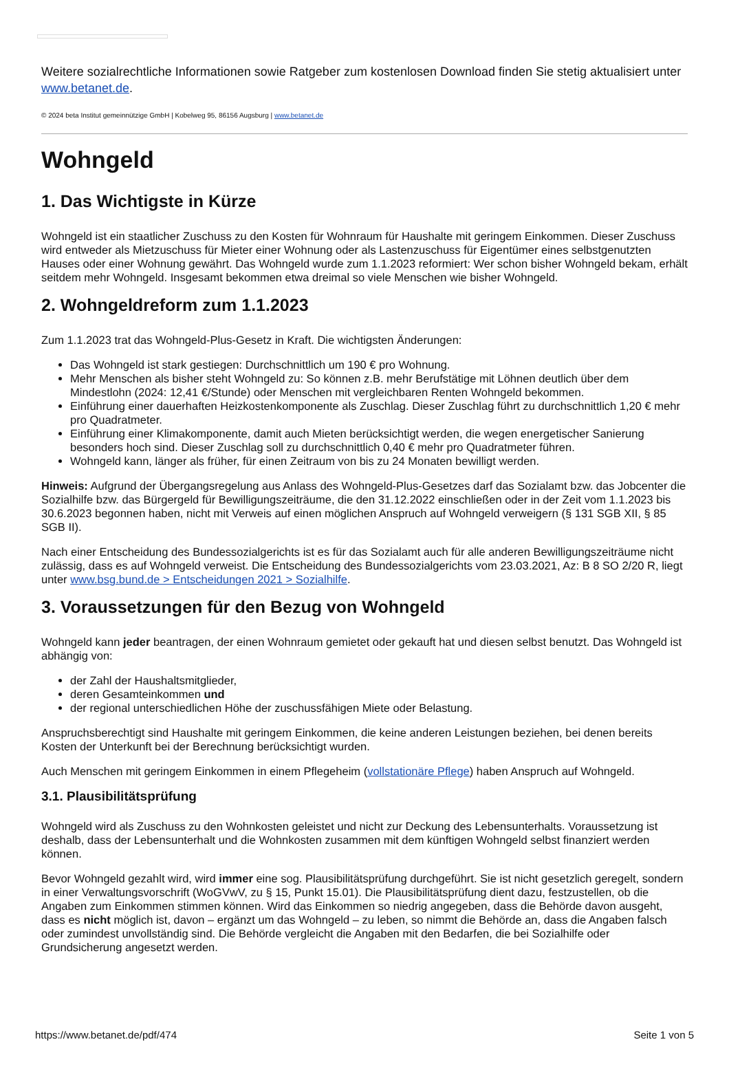Weitere sozialrechtliche Informationen sowie Ratgeber zum kostenlosen Download finden Sie stetig aktualisiert unter www.betanet.de.
© 2024 beta Institut gemeinnützige GmbH | Kobelweg 95, 86156 Augsburg | www.betanet.de
Wohngeld
1. Das Wichtigste in Kürze
Wohngeld ist ein staatlicher Zuschuss zu den Kosten für Wohnraum für Haushalte mit geringem Einkommen. Dieser Zuschuss wird entweder als Mietzuschuss für Mieter einer Wohnung oder als Lastenzuschuss für Eigentümer eines selbstgenutzten Hauses oder einer Wohnung gewährt. Das Wohngeld wurde zum 1.1.2023 reformiert: Wer schon bisher Wohngeld bekam, erhält seitdem mehr Wohngeld. Insgesamt bekommen etwa dreimal so viele Menschen wie bisher Wohngeld.
2. Wohngeldreform zum 1.1.2023
Zum 1.1.2023 trat das Wohngeld-Plus-Gesetz in Kraft. Die wichtigsten Änderungen:
Das Wohngeld ist stark gestiegen: Durchschnittlich um 190 € pro Wohnung.
Mehr Menschen als bisher steht Wohngeld zu: So können z.B. mehr Berufstätige mit Löhnen deutlich über dem Mindestlohn (2024: 12,41 €/Stunde) oder Menschen mit vergleichbaren Renten Wohngeld bekommen.
Einführung einer dauerhaften Heizkostenkomponente als Zuschlag. Dieser Zuschlag führt zu durchschnittlich 1,20 € mehr pro Quadratmeter.
Einführung einer Klimakomponente, damit auch Mieten berücksichtigt werden, die wegen energetischer Sanierung besonders hoch sind. Dieser Zuschlag soll zu durchschnittlich 0,40 € mehr pro Quadratmeter führen.
Wohngeld kann, länger als früher, für einen Zeitraum von bis zu 24 Monaten bewilligt werden.
Hinweis: Aufgrund der Übergangsregelung aus Anlass des Wohngeld-Plus-Gesetzes darf das Sozialamt bzw. das Jobcenter die Sozialhilfe bzw. das Bürgergeld für Bewilligungszeiträume, die den 31.12.2022 einschließen oder in der Zeit vom 1.1.2023 bis 30.6.2023 begonnen haben, nicht mit Verweis auf einen möglichen Anspruch auf Wohngeld verweigern (§ 131 SGB XII, § 85 SGB II).
Nach einer Entscheidung des Bundessozialgerichts ist es für das Sozialamt auch für alle anderen Bewilligungszeiträume nicht zulässig, dass es auf Wohngeld verweist. Die Entscheidung des Bundessozialgerichts vom 23.03.2021, Az: B 8 SO 2/20 R, liegt unter www.bsg.bund.de > Entscheidungen 2021 > Sozialhilfe.
3. Voraussetzungen für den Bezug von Wohngeld
Wohngeld kann jeder beantragen, der einen Wohnraum gemietet oder gekauft hat und diesen selbst benutzt. Das Wohngeld ist abhängig von:
der Zahl der Haushaltsmitglieder,
deren Gesamteinkommen und
der regional unterschiedlichen Höhe der zuschussfähigen Miete oder Belastung.
Anspruchsberechtigt sind Haushalte mit geringem Einkommen, die keine anderen Leistungen beziehen, bei denen bereits Kosten der Unterkunft bei der Berechnung berücksichtigt wurden.
Auch Menschen mit geringem Einkommen in einem Pflegeheim (vollstationäre Pflege) haben Anspruch auf Wohngeld.
3.1. Plausibilitätsprüfung
Wohngeld wird als Zuschuss zu den Wohnkosten geleistet und nicht zur Deckung des Lebensunterhalts. Voraussetzung ist deshalb, dass der Lebensunterhalt und die Wohnkosten zusammen mit dem künftigen Wohngeld selbst finanziert werden können.
Bevor Wohngeld gezahlt wird, wird immer eine sog. Plausibilitätsprüfung durchgeführt. Sie ist nicht gesetzlich geregelt, sondern in einer Verwaltungsvorschrift (WoGVwV, zu § 15, Punkt 15.01). Die Plausibilitätsprüfung dient dazu, festzustellen, ob die Angaben zum Einkommen stimmen können. Wird das Einkommen so niedrig angegeben, dass die Behörde davon ausgeht, dass es nicht möglich ist, davon – ergänzt um das Wohngeld – zu leben, so nimmt die Behörde an, dass die Angaben falsch oder zumindest unvollständig sind. Die Behörde vergleicht die Angaben mit den Bedarfen, die bei Sozialhilfe oder Grundsicherung angesetzt werden.
https://www.betanet.de/pdf/474 Seite 1 von 5